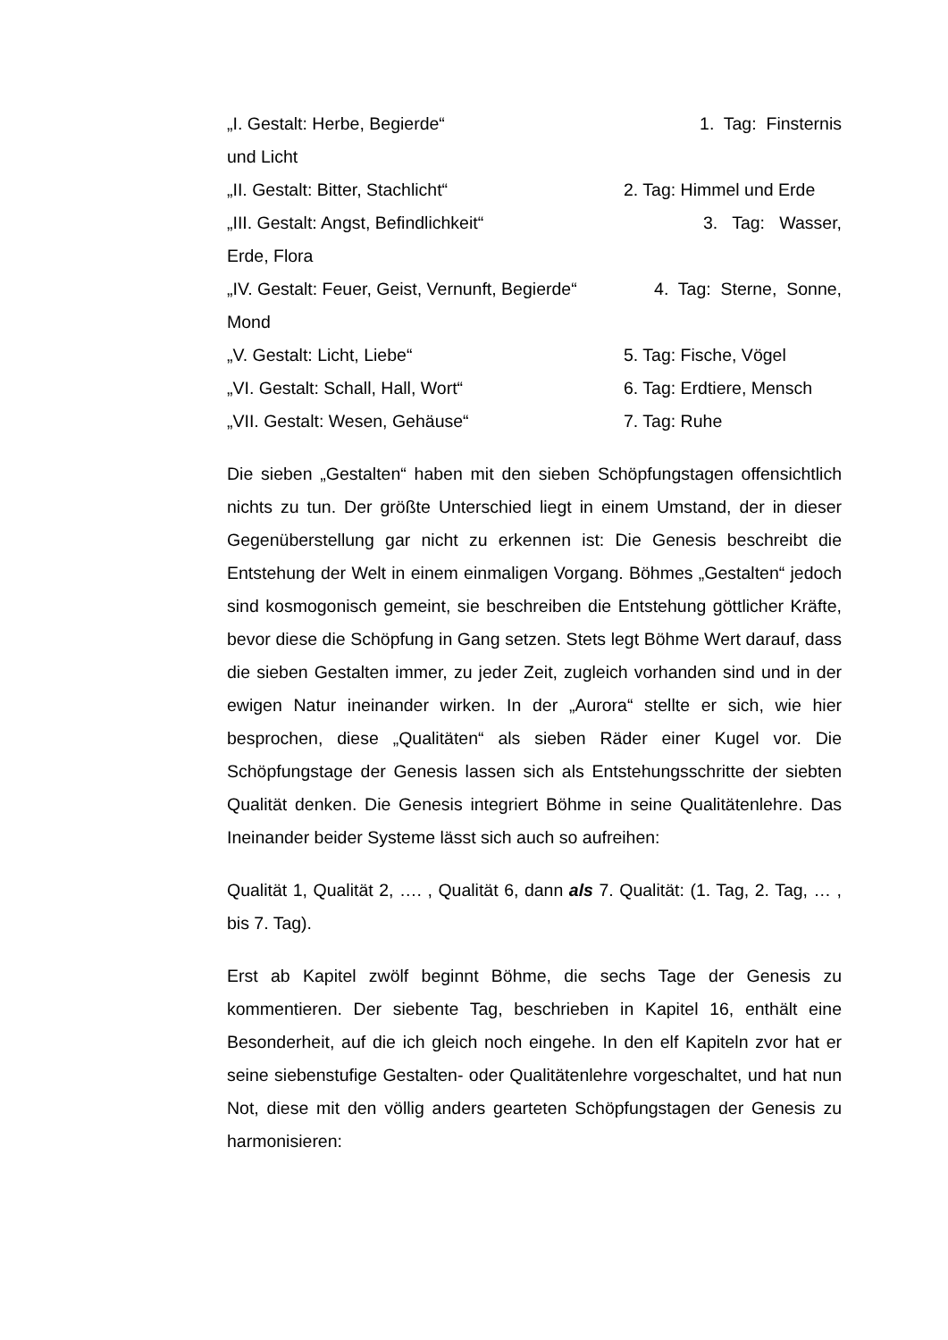„I. Gestalt: Herbe, Begierde“1. Tag: Finsternis
und Licht
„II. Gestalt: Bitter, Stachlicht“2. Tag: Himmel und Erde
„III. Gestalt: Angst, Befindlichkeit“3. Tag: Wasser,
Erde, Flora
„IV. Gestalt: Feuer, Geist, Vernunft, Begierde“4. Tag: Sterne, Sonne,
Mond
„V. Gestalt: Licht, Liebe“5. Tag: Fische, Vögel
„VI. Gestalt: Schall, Hall, Wort“6. Tag: Erdtiere, Mensch
„VII. Gestalt: Wesen, Gehäuse“7. Tag: Ruhe
Die sieben „Gestalten“ haben mit den sieben Schöpfungstagen offensichtlich nichts zu tun. Der größte Unterschied liegt in einem Umstand, der in dieser Gegenüberstellung gar nicht zu erkennen ist: Die Genesis beschreibt die Entstehung der Welt in einem einmaligen Vorgang. Böhmes „Gestalten“ jedoch sind kosmogonisch gemeint, sie beschreiben die Entstehung göttlicher Kräfte, bevor diese die Schöpfung in Gang setzen. Stets legt Böhme Wert darauf, dass die sieben Gestalten immer, zu jeder Zeit, zugleich vorhanden sind und in der ewigen Natur ineinander wirken. In der „Aurora“ stellte er sich, wie hier besprochen, diese „Qualitäten“ als sieben Räder einer Kugel vor. Die Schöpfungstage der Genesis lassen sich als Entstehungsschritte der siebten Qualität denken. Die Genesis integriert Böhme in seine Qualitätenlehre. Das Ineinander beider Systeme lässt sich auch so aufreihen:
Qualität 1, Qualität 2, …. , Qualität 6, dann als 7. Qualität: (1. Tag, 2. Tag, … , bis 7. Tag).
Erst ab Kapitel zwölf beginnt Böhme, die sechs Tage der Genesis zu kommentieren. Der siebente Tag, beschrieben in Kapitel 16, enthält eine Besonderheit, auf die ich gleich noch eingehe. In den elf Kapiteln zvor hat er seine siebenstufige Gestalten- oder Qualitätenlehre vorgeschaltet, und hat nun Not, diese mit den völlig anders gearteten Schöpfungstagen der Genesis zu harmonisieren: